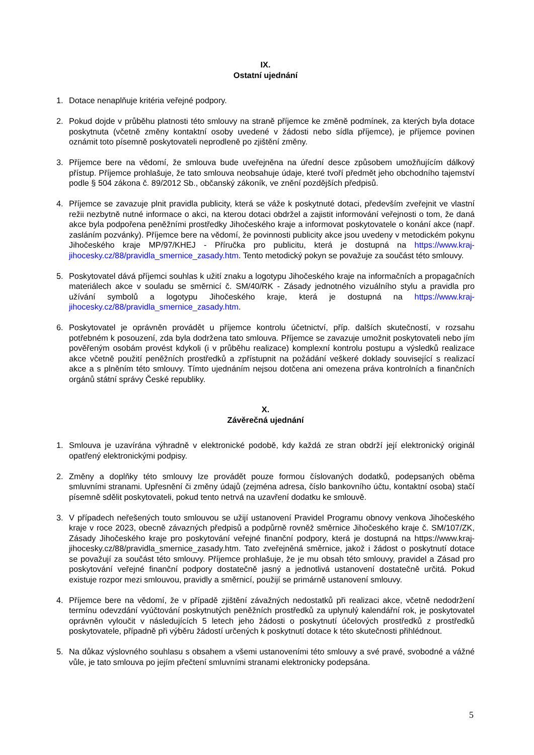IX.
Ostatní ujednání
1. Dotace nenaplňuje kritéria veřejné podpory.
2. Pokud dojde v průběhu platnosti této smlouvy na straně příjemce ke změně podmínek, za kterých byla dotace poskytnuta (včetně změny kontaktní osoby uvedené v žádosti nebo sídla příjemce), je příjemce povinen oznámit toto písemně poskytovateli neprodleně po zjištění změny.
3. Příjemce bere na vědomí, že smlouva bude uveřejněna na úřední desce způsobem umožňujícím dálkový přístup. Příjemce prohlašuje, že tato smlouva neobsahuje údaje, které tvoří předmět jeho obchodního tajemství podle § 504 zákona č. 89/2012 Sb., občanský zákoník, ve znění pozdějších předpisů.
4. Příjemce se zavazuje plnit pravidla publicity, která se váže k poskytnuté dotaci, především zveřejnit ve vlastní režii nezbytně nutné informace o akci, na kterou dotaci obdržel a zajistit informování veřejnosti o tom, že daná akce byla podpořena peněžními prostředky Jihočeského kraje a informovat poskytovatele o konání akce (např. zasláním pozvánky). Příjemce bere na vědomí, že povinnosti publicity akce jsou uvedeny v metodickém pokynu Jihočeského kraje MP/97/KHEJ - Příručka pro publicitu, která je dostupná na https://www.kraj-jihocesky.cz/88/pravidla_smernice_zasady.htm. Tento metodický pokyn se považuje za součást této smlouvy.
5. Poskytovatel dává příjemci souhlas k užití znaku a logotypu Jihočeského kraje na informačních a propagačních materiálech akce v souladu se směrnicí č. SM/40/RK - Zásady jednotného vizuálního stylu a pravidla pro užívání symbolů a logotypu Jihočeského kraje, která je dostupná na https://www.kraj-jihocesky.cz/88/pravidla_smernice_zasady.htm.
6. Poskytovatel je oprávněn provádět u příjemce kontrolu účetnictví, příp. dalších skutečností, v rozsahu potřebném k posouzení, zda byla dodržena tato smlouva. Příjemce se zavazuje umožnit poskytovateli nebo jím pověřeným osobám provést kdykoli (i v průběhu realizace) komplexní kontrolu postupu a výsledků realizace akce včetně použití peněžních prostředků a zpřístupnit na požádání veškeré doklady související s realizací akce a s plněním této smlouvy. Tímto ujednáním nejsou dotčena ani omezena práva kontrolních a finančních orgánů státní správy České republiky.
X.
Závěrečná ujednání
1. Smlouva je uzavírána výhradně v elektronické podobě, kdy každá ze stran obdrží její elektronický originál opatřený elektronickými podpisy.
2. Změny a doplňky této smlouvy lze provádět pouze formou číslovaných dodatků, podepsaných oběma smluvními stranami. Upřesnění či změny údajů (zejména adresa, číslo bankovního účtu, kontaktní osoba) stačí písemně sdělit poskytovateli, pokud tento netrvá na uzavření dodatku ke smlouvě.
3. V případech neřešených touto smlouvou se užijí ustanovení Pravidel Programu obnovy venkova Jihočeského kraje v roce 2023, obecně závazných předpisů a podpůrně rovněž směrnice Jihočeského kraje č. SM/107/ZK, Zásady Jihočeského kraje pro poskytování veřejné finanční podpory, která je dostupná na https://www.kraj-jihocesky.cz/88/pravidla_smernice_zasady.htm. Tato zveřejněná směrnice, jakož i žádost o poskytnutí dotace se považují za součást této smlouvy. Příjemce prohlašuje, že je mu obsah této smlouvy, pravidel a Zásad pro poskytování veřejné finanční podpory dostatečně jasný a jednotlivá ustanovení dostatečně určitá. Pokud existuje rozpor mezi smlouvou, pravidly a směrnicí, použijí se primárně ustanovení smlouvy.
4. Příjemce bere na vědomí, že v případě zjištění závažných nedostatků při realizaci akce, včetně nedodržení termínu odevzdání vyúčtování poskytnutých peněžních prostředků za uplynulý kalendářní rok, je poskytovatel oprávněn vyloučit v následujících 5 letech jeho žádosti o poskytnutí účelových prostředků z prostředků poskytovatele, případně při výběru žádostí určených k poskytnutí dotace k této skutečnosti přihlédnout.
5. Na důkaz výslovného souhlasu s obsahem a všemi ustanoveními této smlouvy a své pravé, svobodné a vážné vůle, je tato smlouva po jejím přečtení smluvními stranami elektronicky podepsána.
5